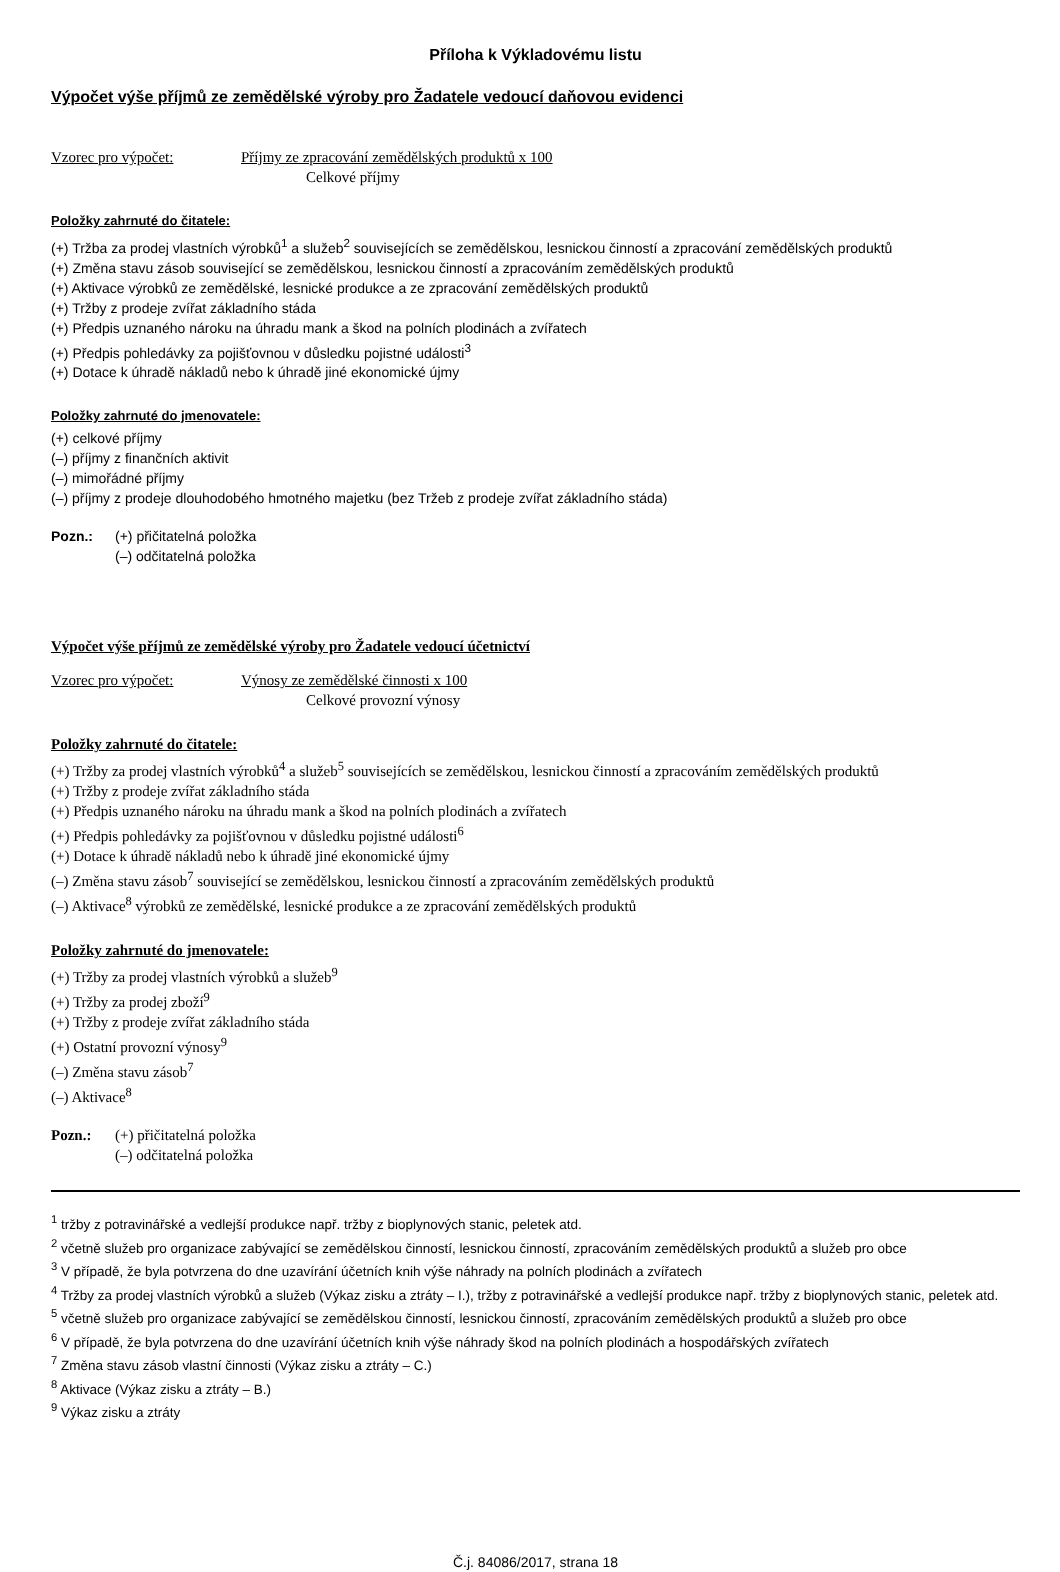Příloha k Výkladovému listu
Výpočet výše příjmů ze zemědělské výroby pro Žadatele vedoucí daňovou evidenci
Vzorec pro výpočet: Příjmy ze zpracování zemědělských produktů x 100
Celkové příjmy
Položky zahrnuté do čitatele:
(+) Tržba za prodej vlastních výrobků<sup>1</sup> a služeb<sup>2</sup> souvisejících se zemědělskou, lesnickou činností a zpracování zemědělských produktů
(+) Změna stavu zásob související se zemědělskou, lesnickou činností a zpracováním zemědělských produktů
(+) Aktivace výrobků ze zemědělské, lesnické produkce a ze zpracování zemědělských produktů
(+) Tržby z prodeje zvířat základního stáda
(+) Předpis uznaného nároku na úhradu mank a škod na polních plodinách a zvířatech
(+) Předpis pohledávky za pojišťovnou v důsledku pojistné události<sup>3</sup>
(+) Dotace k úhradě nákladů nebo k úhradě jiné ekonomické újmy
Položky zahrnuté do jmenovatele:
(+) celkové příjmy
(–) příjmy z finančních aktivit
(–) mimořádné příjmy
(–) příjmy z prodeje dlouhodobého hmotného majetku (bez Tržeb z prodeje zvířat základního stáda)
Pozn.: (+) přičitatelná položka
(–) odčitatelná položka
Výpočet výše příjmů ze zemědělské výroby pro Žadatele vedoucí účetnictví
Vzorec pro výpočet: Výnosy ze zemědělské činnosti x 100
Celkové provozní výnosy
Položky zahrnuté do čitatele:
(+) Tržby za prodej vlastních výrobků<sup>4</sup> a služeb<sup>5</sup> souvisejících se zemědělskou, lesnickou činností a zpracováním zemědělských produktů
(+) Tržby z prodeje zvířat základního stáda
(+) Předpis uznaného nároku na úhradu mank a škod na polních plodinách a zvířatech
(+) Předpis pohledávky za pojišťovnou v důsledku pojistné události<sup>6</sup>
(+) Dotace k úhradě nákladů nebo k úhradě jiné ekonomické újmy
(–) Změna stavu zásob<sup>7</sup> související se zemědělskou, lesnickou činností a zpracováním zemědělských produktů
(–) Aktivace<sup>8</sup> výrobků ze zemědělské, lesnické produkce a ze zpracování zemědělských produktů
Položky zahrnuté do jmenovatele:
(+) Tržby za prodej vlastních výrobků a služeb<sup>9</sup>
(+) Tržby za prodej zboží<sup>9</sup>
(+) Tržby z prodeje zvířat základního stáda
(+) Ostatní provozní výnosy<sup>9</sup>
(–) Změna stavu zásob<sup>7</sup>
(–) Aktivace<sup>8</sup>
Pozn.: (+) přičitatelná položka
(–) odčitatelná položka
<sup>1</sup> tržby z potravinářské a vedlejší produkce např. tržby z bioplynových stanic, peletek atd.
<sup>2</sup> včetně služeb pro organizace zabývající se zemědělskou činností, lesnickou činností, zpracováním zemědělských produktů a služeb pro obce
<sup>3</sup> V případě, že byla potvrzena do dne uzavírání účetních knih výše náhrady na polních plodinách a zvířatech
<sup>4</sup> Tržby za prodej vlastních výrobků a služeb (Výkaz zisku a ztráty – I.), tržby z potravinářské a vedlejší produkce např. tržby z bioplynových stanic, peletek atd.
<sup>5</sup> včetně služeb pro organizace zabývající se zemědělskou činností, lesnickou činností, zpracováním zemědělských produktů a služeb pro obce
<sup>6</sup> V případě, že byla potvrzena do dne uzavírání účetních knih výše náhrady škod na polních plodinách a hospodářských zvířatech
<sup>7</sup> Změna stavu zásob vlastní činnosti (Výkaz zisku a ztráty – C.)
<sup>8</sup> Aktivace (Výkaz zisku a ztráty – B.)
<sup>9</sup> Výkaz zisku a ztráty
Č.j. 84086/2017, strana 18